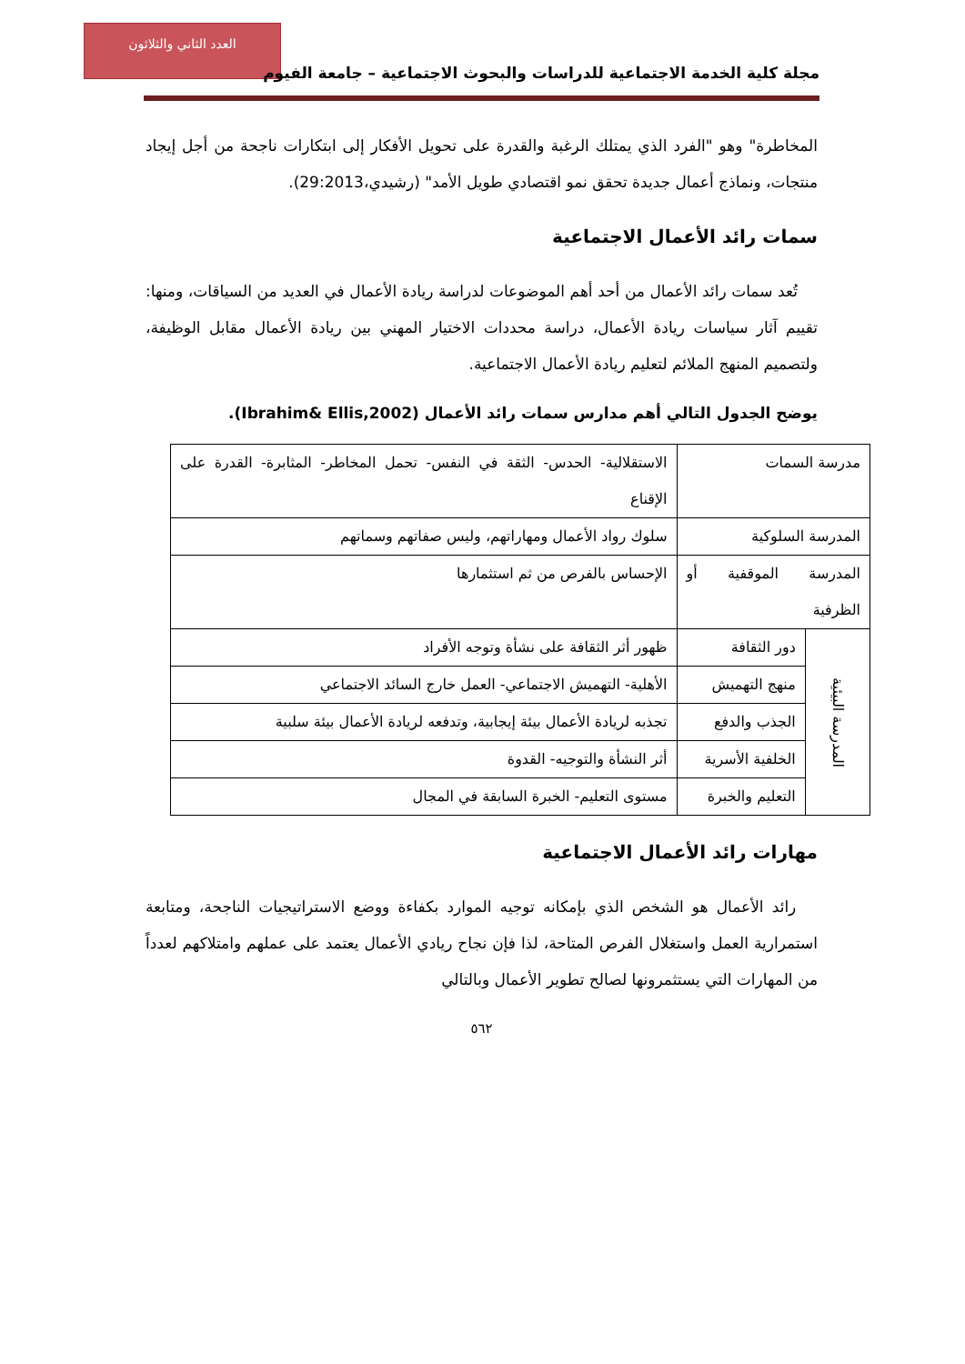العدد الثاني والثلاثون
مجلة كلية الخدمة الاجتماعية للدراسات والبحوث الاجتماعية – جامعة الفيوم
المخاطرة" وهو "الفرد الذي يمتلك الرغبة والقدرة على تحويل الأفكار إلى ابتكارات ناجحة من أجل إيجاد منتجات، ونماذج أعمال جديدة تحقق نمو اقتصادي طويل الأمد" (رشيدي،29:2013).
سمات رائد الأعمال الاجتماعية
تُعد سمات رائد الأعمال من أحد أهم الموضوعات لدراسة ريادة الأعمال في العديد من السياقات، ومنها: تقييم آثار سياسات ريادة الأعمال، دراسة محددات الاختيار المهني بين ريادة الأعمال مقابل الوظيفة، ولتصميم المنهج الملائم لتعليم ريادة الأعمال الاجتماعية.
يوضح الجدول التالي أهم مدارس سمات رائد الأعمال (Ibrahim& Ellis,2002).
| مدرسة السمات | | الاستقلالية- الحدس- الثقة في النفس- تحمل المخاطر- المثابرة- القدرة على الإقناع |
| المدرسة السلوكية | | سلوك رواد الأعمال ومهاراتهم، وليس صفاتهم وسماتهم |
| المدرسة الموقفية أو الظرفية | | الإحساس بالفرص من ثم استثمارها |
| المدرسة البيئية | دور الثقافة | ظهور أثر الثقافة على نشأة وتوجه الأفراد |
| | منهج التهميش | الأهلية- التهميش الاجتماعي- العمل خارج السائد الاجتماعي |
| | الجذب والدفع | تجذبه لريادة الأعمال بيئة إيجابية، وتدفعه لريادة الأعمال بيئة سلبية |
| | الخلفية الأسرية | أثر النشأة والتوجيه- القدوة |
| | التعليم والخبرة | مستوى التعليم- الخبرة السابقة في المجال |
مهارات رائد الأعمال الاجتماعية
رائد الأعمال هو الشخص الذي بإمكانه توجيه الموارد بكفاءة ووضع الاستراتيجيات الناجحة، ومتابعة استمرارية العمل واستغلال الفرص المتاحة، لذا فإن نجاح ريادي الأعمال يعتمد على عملهم وامتلاكهم لعدداً من المهارات التي يستثمرونها لصالح تطوير الأعمال وبالتالي
٥٦٢